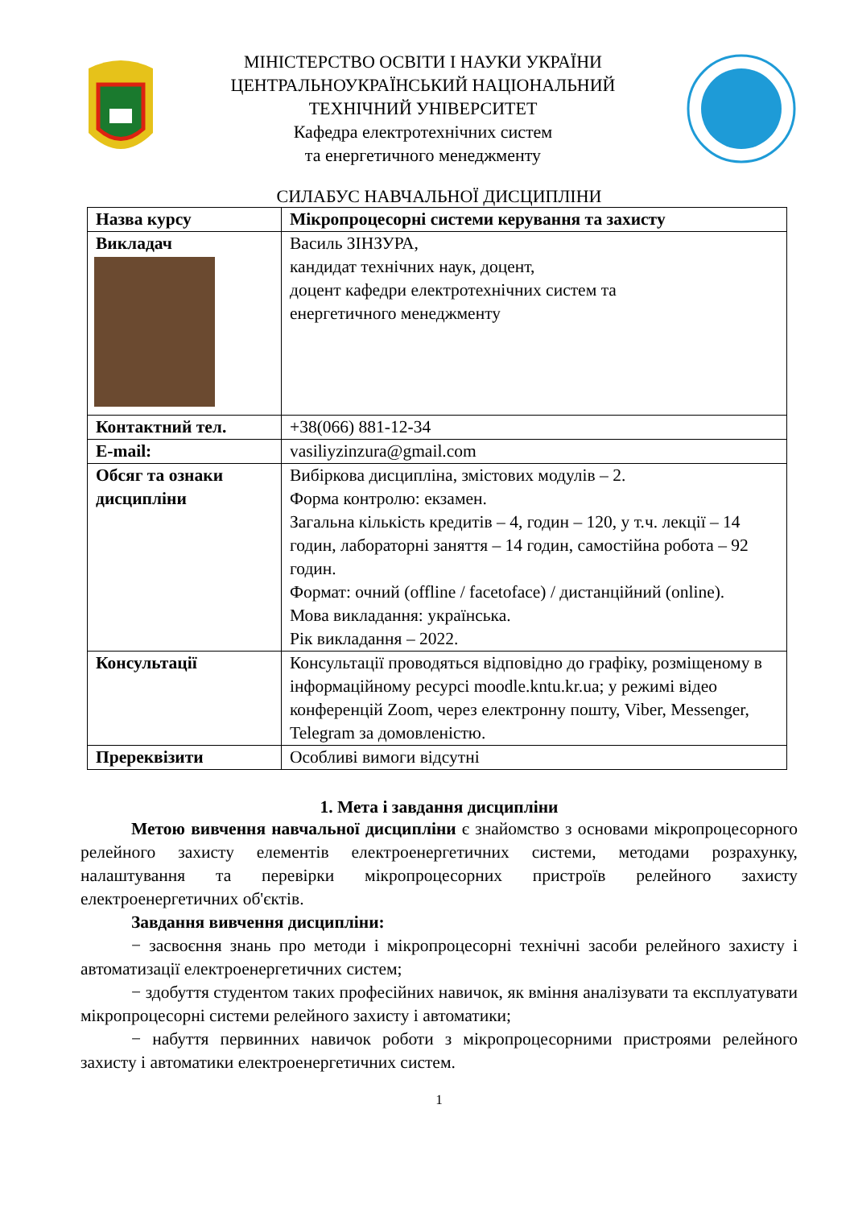МІНІСТЕРСТВО ОСВІТИ І НАУКИ УКРАЇНИ
ЦЕНТРАЛЬНОУКРАЇНСЬКИЙ НАЦІОНАЛЬНИЙ
ТЕХНІЧНИЙ УНІВЕРСИТЕТ
Кафедра електротехнічних систем
та енергетичного менеджменту
СИЛАБУС НАВЧАЛЬНОЇ ДИСЦИПЛІНИ
| Назва курсу | Мікропроцесорні системи керування та захисту |
| Викладач | Василь ЗІНЗУРА, кандидат технічних наук, доцент, доцент кафедри електротехнічних систем та енергетичного менеджменту |
| Контактний тел. | +38(066) 881-12-34 |
| E-mail: | vasiliyzinzura@gmail.com |
| Обсяг та ознаки дисципліни | Вибіркова дисципліна, змістових модулів – 2. Форма контролю: екзамен. Загальна кількість кредитів – 4, годин – 120, у т.ч. лекції – 14 годин, лабораторні заняття – 14 годин, самостійна робота – 92 годин. Формат: очний (offline / facetoface) / дистанційний (online). Мова викладання: українська. Рік викладання – 2022. |
| Консультації | Консультації проводяться відповідно до графіку, розміщеному в інформаційному ресурсі moodle.kntu.kr.ua; у режимі відео конференцій Zoom, через електронну пошту, Viber, Messenger, Telegram за домовленістю. |
| Пререквізити | Особливі вимоги відсутні |
1. Мета і завдання дисципліни
Метою вивчення навчальної дисципліни є знайомство з основами мікропроцесорного релейного захисту елементів електроенергетичних системи, методами розрахунку, налаштування та перевірки мікропроцесорних пристроїв релейного захисту електроенергетичних об'єктів.
Завдання вивчення дисципліни:
− засвоєння знань про методи і мікропроцесорні технічні засоби релейного захисту і автоматизації електроенергетичних систем;
− здобуття студентом таких професійних навичок, як вміння аналізувати та експлуатувати мікропроцесорні системи релейного захисту і автоматики;
− набуття первинних навичок роботи з мікропроцесорними пристроями релейного захисту і автоматики електроенергетичних систем.
1